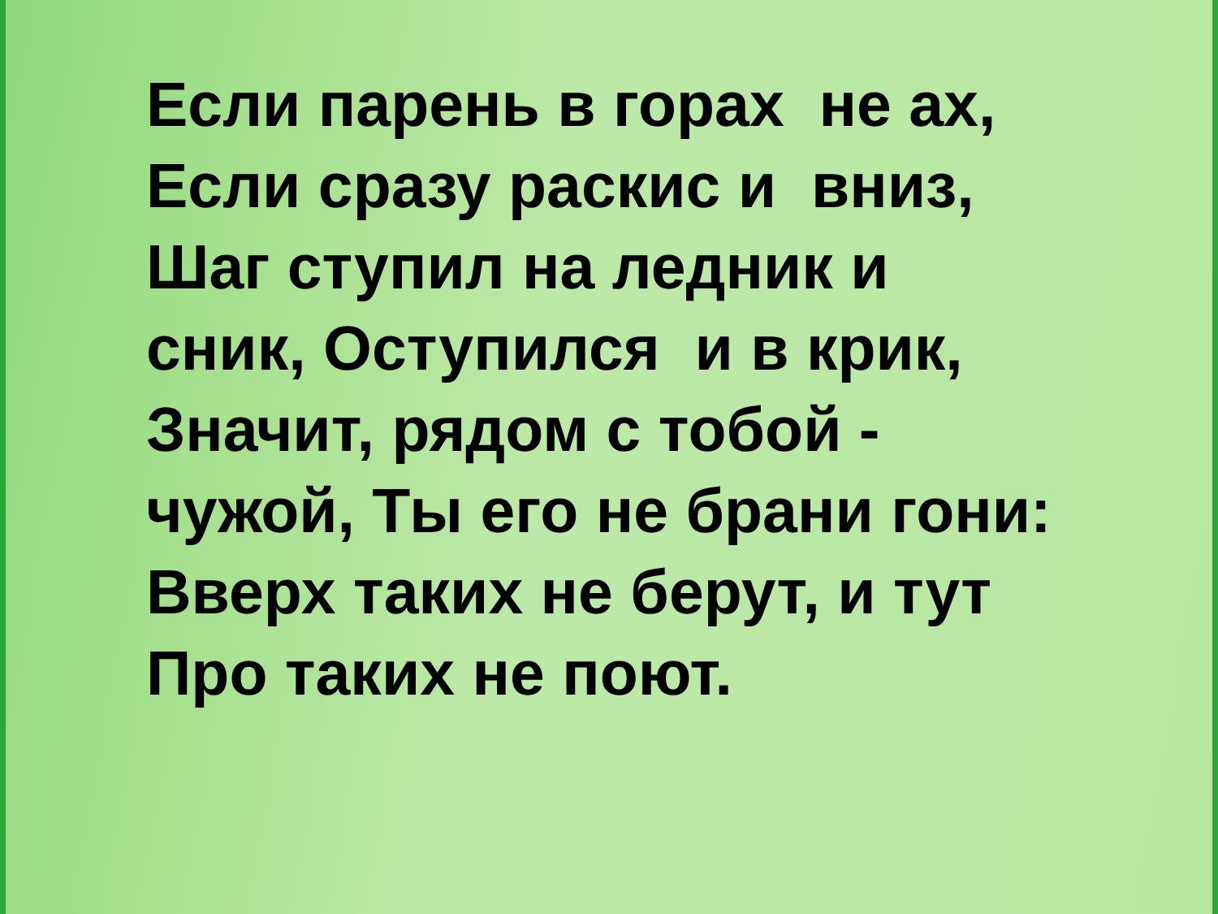Если парень в горах не ах,
Если сразу раскис и вниз,
Шаг ступил на ледник и
сник, Оступился и в крик,
Значит, рядом с тобой -
чужой, Ты его не брани гони:
Вверх таких не берут, и тут
Про таких не поют.